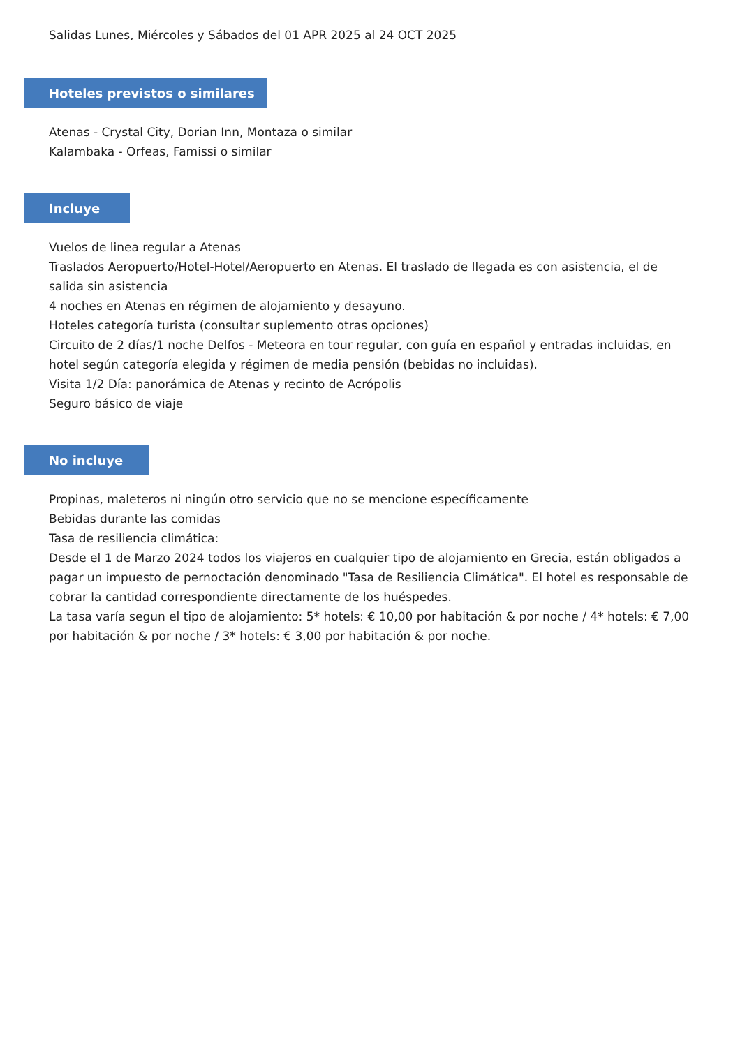Salidas Lunes, Miércoles y Sábados del 01 APR 2025 al 24 OCT 2025
Hoteles previstos o similares
Atenas - Crystal City, Dorian Inn, Montaza o similar
Kalambaka - Orfeas, Famissi o similar
Incluye
Vuelos de linea regular a Atenas
Traslados Aeropuerto/Hotel-Hotel/Aeropuerto en Atenas. El traslado de llegada es con asistencia, el de salida sin asistencia
4 noches en Atenas en régimen de alojamiento y desayuno.
Hoteles categoría turista (consultar suplemento otras opciones)
Circuito de 2 días/1 noche Delfos - Meteora en tour regular, con guía en español y entradas incluidas, en hotel según categoría elegida y régimen de media pensión (bebidas no incluidas).
Visita 1/2 Día: panorámica de Atenas y recinto de Acrópolis
Seguro básico de viaje
No incluye
Propinas, maleteros ni ningún otro servicio que no se mencione específicamente
Bebidas durante las comidas
Tasa de resiliencia climática:
Desde el 1 de Marzo 2024 todos los viajeros en cualquier tipo de alojamiento en Grecia, están obligados a pagar un impuesto de pernoctación denominado "Tasa de Resiliencia Climática". El hotel es responsable de cobrar la cantidad correspondiente directamente de los huéspedes.
La tasa varía segun el tipo de alojamiento: 5* hotels: € 10,00 por habitación & por noche / 4* hotels: € 7,00 por habitación & por noche / 3* hotels: € 3,00 por habitación & por noche.